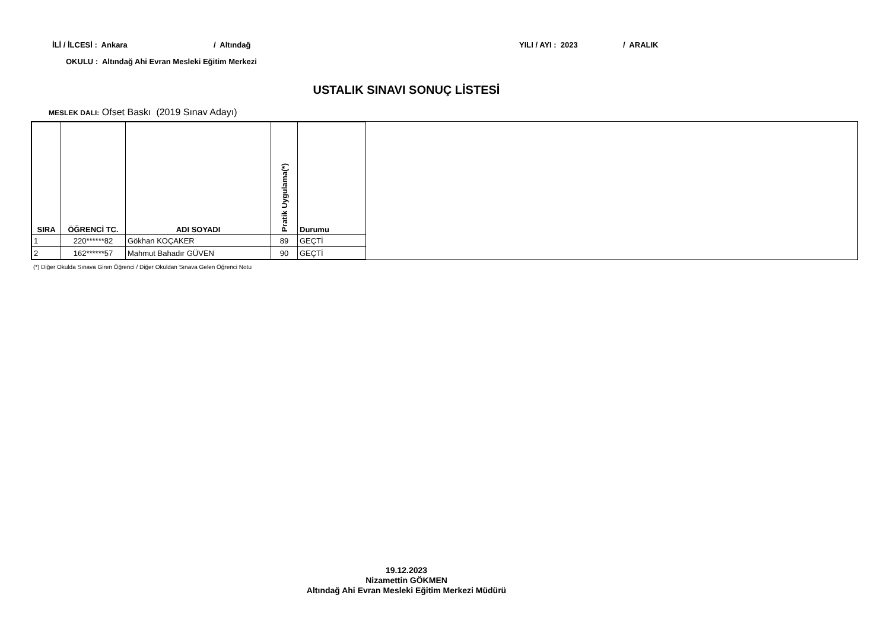İLİ / İLCESİ : Ankara / Altındağ YILI / AYI : 2023 / ARALIK
OKULU : Altındağ Ahi Evran Mesleki Eğitim Merkezi
USTALIK SINAVI SONUÇ LİSTESİ
MESLEK DALI: Ofset Baskı (2019 Sınav Adayı)
| SIRA | ÖĞRENCİ TC. | ADI SOYADI | Pratik Uygulama(*) | Durumu |
| --- | --- | --- | --- | --- |
| 1 | 220******82 | Gökhan KOÇAKER | 89 | GEÇTİ |
| 2 | 162******57 | Mahmut Bahadır GÜVEN | 90 | GEÇTİ |
(*) Diğer Okulda Sınava Giren Öğrenci / Diğer Okuldan Sınava Gelen Öğrenci Notu
19.12.2023
Nizamettin GÖKMEN
Altındağ Ahi Evran Mesleki Eğitim Merkezi Müdürü